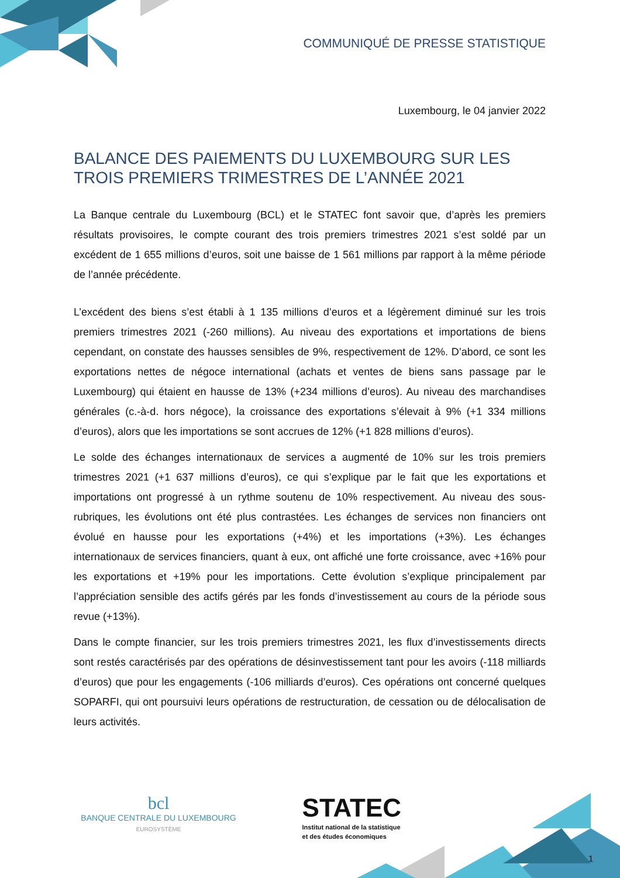COMMUNIQUÉ DE PRESSE STATISTIQUE
Luxembourg, le 04 janvier 2022
BALANCE DES PAIEMENTS DU LUXEMBOURG SUR LES TROIS PREMIERS TRIMESTRES DE L’ANNÉE 2021
La Banque centrale du Luxembourg (BCL) et le STATEC font savoir que, d’après les premiers résultats provisoires, le compte courant des trois premiers trimestres 2021 s’est soldé par un excédent de 1 655 millions d’euros, soit une baisse de 1 561 millions par rapport à la même période de l’année précédente.
L’excédent des biens s’est établi à 1 135 millions d’euros et a légèrement diminué sur les trois premiers trimestres 2021 (-260 millions). Au niveau des exportations et importations de biens cependant, on constate des hausses sensibles de 9%, respectivement de 12%. D’abord, ce sont les exportations nettes de négoce international (achats et ventes de biens sans passage par le Luxembourg) qui étaient en hausse de 13% (+234 millions d’euros). Au niveau des marchandises générales (c.-à-d. hors négoce), la croissance des exportations s’élevait à 9% (+1 334 millions d’euros), alors que les importations se sont accrues de 12% (+1 828 millions d’euros).
Le solde des échanges internationaux de services a augmenté de 10% sur les trois premiers trimestres 2021 (+1 637 millions d’euros), ce qui s’explique par le fait que les exportations et importations ont progressé à un rythme soutenu de 10% respectivement. Au niveau des sous-rubriques, les évolutions ont été plus contrastées. Les échanges de services non financiers ont évolué en hausse pour les exportations (+4%) et les importations (+3%). Les échanges internationaux de services financiers, quant à eux, ont affiché une forte croissance, avec +16% pour les exportations et +19% pour les importations. Cette évolution s’explique principalement par l’appréciation sensible des actifs gérés par les fonds d’investissement au cours de la période sous revue (+13%).
Dans le compte financier, sur les trois premiers trimestres 2021, les flux d’investissements directs sont restés caractérisés par des opérations de désinvestissement tant pour les avoirs (-118 milliards d’euros) que pour les engagements (-106 milliards d’euros). Ces opérations ont concerné quelques SOPARFI, qui ont poursuivi leurs opérations de restructuration, de cessation ou de délocalisation de leurs activités.
bcl
BANQUE CENTRALE DU LUXEMBOURG
EUROSYSTÈME
STATEC
Institut national de la statistique
et des études économiques
1